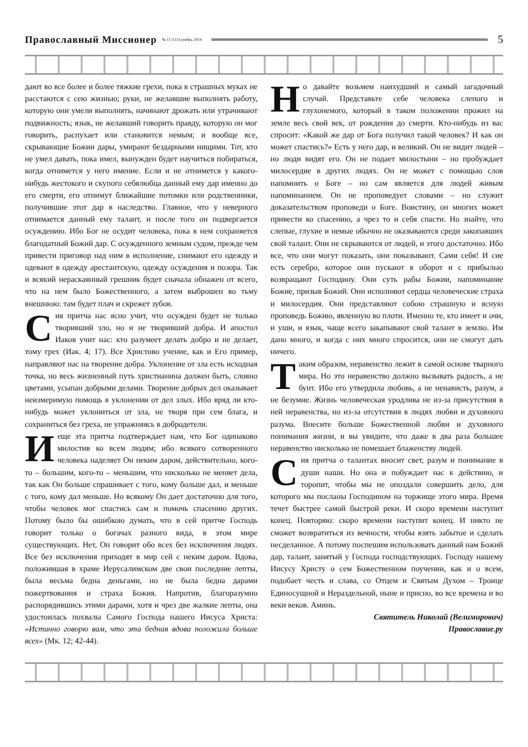Православный Миссионер № 11 (115) ноябрь 2014 5
дают во все более и более тяжкие грехи, пока в страшных муках не расстаются с сею жизнью; руки, не желавшие выполнять работу, которую они умели выполнять, начинают дрожать или утрачивают подвижность; язык, не желавший говорить правду, которую он мог говорить, распухает или становится немым; и вообще все, скрывающие Божии дары, умирают бездарными нищими. Тот, кто не умел давать, пока имел, вынужден будет научиться побираться, когда отнимется у него имение. Если и не отнимется у какого-нибудь жестокого и скупого себялюбца данный ему дар именно до его смерти, его отнимут ближайшие потомки или родственники, получившие этот дар в наследство. Главное, что у неверного отнимается данный ему талант, и после того он подвергается осуждению. Ибо Бог не осудит человека, пока в нем сохраняется благодатный Божий дар. С осужденного земным судом, прежде чем привести приговор над ним в исполнение, снимают его одежду и одевают в одежду арестантскую, одежду осуждения и позора. Так и всякий нераскаянный грешник будет сначала обнажен от всего, что на нем было Божественного, а затем выброшен во тьму внешнюю: там будет плач и скрежет зубов.
Сия притча нас ясно учит, что осужден будет не только творивший зло, но и не творивший добра. И апостол Иаков учит нас: кто разумеет делать добро и не делает, тому грех (Иак. 4; 17). Все Христово учение, как и Его пример, направляют нас на творение добра. Уклонение от зла есть исходная точка, но весь жизненный путь христианина должен быть, словно цветами, усыпан добрыми делами. Творение добрых дел оказывает неизмеримую помощь в уклонении от дел злых. Ибо вряд ли кто-нибудь может уклониться от зла, не творя при сем блага, и сохраниться без греха, не упражняясь в добродетели.
И еще эта притча подтверждает нам, что Бог одинаково милостив ко всем людям; ибо всякого сотворенного человека наделяет Он неким даром, действительно, кого-то – большим, кого-то – меньшим, что нисколько не меняет дела, так как Он больше спрашивает с того, кому больше дал, и меньше с того, кому дал меньше. Но всякому Он дает достаточно для того, чтобы человек мог спастись сам и помочь спасению других. Потому было бы ошибкою думать, что в сей притче Господь говорит только о богачах разного вида, в этом мире существующих. Нет, Он говорит обо всех без исключения людях. Все без исключения приходят в мир сей с неким даром. Вдова, положившая в храме Иерусалимском две свои последние лепты, была весьма бедна деньгами, но не была бедна дарами пожертвования и страха Божия. Напротив, благоразумно распорядившись этими дарами, хотя и чрез две жалкие лепты, она удостоилась похвалы Самого Господа нашего Иисуса Христа: «Истинно говорю вам, что эта бедная вдова положила больше всех» (Мк. 12; 42-44).
Но давайте возьмем наихудший и самый загадочный случай. Представьте себе человека слепого и глухонемого, который в таком положении прожил на земле весь свой век, от рождения до смерти. Кто-нибудь из вас спросит: «Какой же дар от Бога получил такой человек? И как он может спастись?» Есть у него дар, и великий. Он не видит людей – но люди видят его. Он не подает милостыни – но пробуждает милосердие в других людях. Он не может с помощью слов напомнить о Боге – но сам является для людей живым напоминанием. Он не проповедует словами – но служит доказательством проповеди о Боге. Воистину, он многих может привести ко спасению, а чрез то и себя спасти. Но знайте, что слепые, глухие и немые обычно не оказываются среди закопавших свой талант. Они не скрываются от людей, и этого достаточно. Ибо все, что они могут показать, они показывают. Сами себя! И сие есть серебро, которое они пускают в оборот и с прибылью возвращают Господину. Они суть рабы Божии, напоминание Божие, призыв Божий. Они исполняют сердца человеческие страха и милосердия. Они представляют собою страшную и ясную проповедь Божию, явленную во плоти. Именно те, кто имеет и очи, и уши, и язык, чаще всего закапывают свой талант в землю. Им дано много, и когда с них много спросится, они не смогут дать ничего.
Таким образом, неравенство лежит в самой основе тварного мира. Но это неравенство должно вызывать радость, а не бунт. Ибо его утвердила любовь, а не ненависть, разум, а не безумие. Жизнь человеческая уродлива не из-за присутствия в ней неравенства, но из-за отсутствия в людях любви и духовного разума. Внесите больше Божественной любви и духовного понимания жизни, и вы увидите, что даже в два раза большее неравенство нисколько не помешает блаженству людей.
Сия притча о талантах вносит свет, разум и понимание в души наши. Но она и побуждает нас к действию, и торопит, чтобы мы не опоздали совершить дело, для которого мы посланы Господином на торжище этого мира. Время течет быстрее самой быстрой реки. И скоро времени наступит конец. Повторяю: скоро времени наступит конец. И никто не сможет возвратиться из вечности, чтобы взять забытое и сделать несделанное. А потому поспешим использовать данный нам Божий дар, талант, занятый у Господа господствующих. Господу нашему Иисусу Христу о сем Божественном поучении, как и о всем, подобает честь и слава, со Отцем и Святым Духом – Троице Единосущной и Нераздельной, ныне и присно, во все времена и во веки веков. Аминь.
Святитель Николай (Велимирович)
Православие.ру